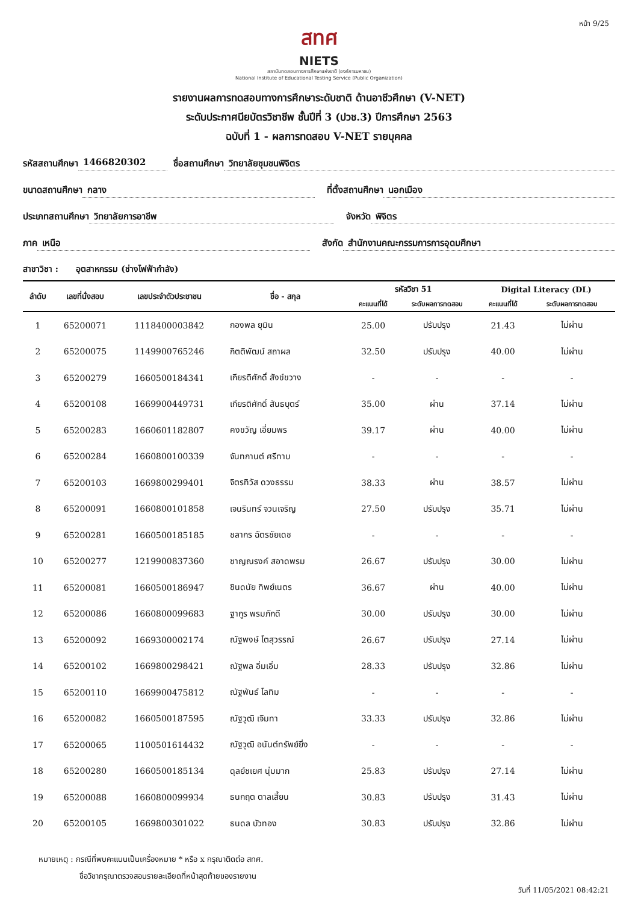หน้า 9/25
สทศ
NIETS
สถาบันทดสอบทางการศึกษาแห่งชาติ (องค์การมหาชน)
National Institute of Educational Testing Service (Public Organization)
รายงานผลการทดสอบทางการศึกษาระดับชาติ ด้านอาชีวศึกษา (V-NET)
ระดับประกาศนียบัตรวิชาชีพ ชั้นปีที่ 3 (ปวช.3) ปีการศึกษา 2563
ฉบับที่ 1 - ผลการทดสอบ V-NET รายบุคคล
รหัสสถานศึกษา 1466820302 ชื่อสถานศึกษา วิทยาลัยชุมชนพิจิตร
ขนาดสถานศึกษา กลาง ที่ตั้งสถานศึกษา นอกเมือง
ประเภทสถานศึกษา วิทยาลัยการอาชีพ จังหวัด พิจิตร
ภาค เหนือ สังกัด สำนักงานคณะกรรมการการอุดมศึกษา
สาขาวิชา : อุตสาหกรรม (ช่างไฟฟ้ากำลัง)
| ลำดับ | เลขที่นั่งสอบ | เลขประจำตัวประชาชน | ชื่อ - สกุล | รหัสวิชา 51 | | Digital Literacy (DL) | |
| --- | --- | --- | --- | --- | --- | --- | --- |
| | | | | คะแนนที่ได้ | ระดับผลการทดสอบ | คะแนนที่ได้ | ระดับผลการทดสอบ |
| 1 | 65200071 | 1118400003842 | กองพล ยุมิน | 25.00 | ปรับปรุง | 21.43 | ไม่ผ่าน |
| 2 | 65200075 | 1149900765246 | กิตติพัฒน์ สถาผล | 32.50 | ปรับปรุง | 40.00 | ไม่ผ่าน |
| 3 | 65200279 | 1660500184341 | เกียรติศักดิ์ สังข์ขวาง | - | - | - | - |
| 4 | 65200108 | 1669900449731 | เกียรติศักดิ์ สันธบุตร์ | 35.00 | ผ่าน | 37.14 | ไม่ผ่าน |
| 5 | 65200283 | 1660601182807 | คงขวัญ เอี่ยมพร | 39.17 | ผ่าน | 40.00 | ไม่ผ่าน |
| 6 | 65200284 | 1660800100339 | จันทกานต์ ศรีทาบ | - | - | - | - |
| 7 | 65200103 | 1669800299401 | จิตรทิวัส ดวงธรรม | 38.33 | ผ่าน | 38.57 | ไม่ผ่าน |
| 8 | 65200091 | 1660800101858 | เจนรินทร์ จวนเจริญ | 27.50 | ปรับปรุง | 35.71 | ไม่ผ่าน |
| 9 | 65200281 | 1660500185185 | ชลากร ฉัตรชัยเดช | - | - | - | - |
| 10 | 65200277 | 1219900837360 | ชาญณรงค์ สอาดพรม | 26.67 | ปรับปรุง | 30.00 | ไม่ผ่าน |
| 11 | 65200081 | 1660500186947 | ชินดนัย ทิพย์เนตร | 36.67 | ผ่าน | 40.00 | ไม่ผ่าน |
| 12 | 65200086 | 1660800099683 | ฐากูร พรมภักดี | 30.00 | ปรับปรุง | 30.00 | ไม่ผ่าน |
| 13 | 65200092 | 1669300002174 | ณัฐพงษ์ โตสุวรรณ์ | 26.67 | ปรับปรุง | 27.14 | ไม่ผ่าน |
| 14 | 65200102 | 1669800298421 | ณัฐพล อิ่มเอิ่ม | 28.33 | ปรับปรุง | 32.86 | ไม่ผ่าน |
| 15 | 65200110 | 1669900475812 | ณัฐพันธ์ โลทิม | - | - | - | - |
| 16 | 65200082 | 1660500187595 | ณัฐวุฒิ เจิมทา | 33.33 | ปรับปรุง | 32.86 | ไม่ผ่าน |
| 17 | 65200065 | 1100501614432 | ณัฐวุฒิ อนันต์ทรัพย์ยิ่ง | - | - | - | - |
| 18 | 65200280 | 1660500185134 | ดุลย์ชเยศ นุ่มมาก | 25.83 | ปรับปรุง | 27.14 | ไม่ผ่าน |
| 19 | 65200088 | 1660800099934 | ธนกฤต ตาลเสี้ยน | 30.83 | ปรับปรุง | 31.43 | ไม่ผ่าน |
| 20 | 65200105 | 1669800301022 | ธนดล บัวทอง | 30.83 | ปรับปรุง | 32.86 | ไม่ผ่าน |
หมายเหตุ : กรณีที่พบคะแนนเป็นเครื่องหมาย * หรือ x กรุณาติดต่อ สทศ.
ชื่อวิชากรุณาตรวจสอบรายละเอียดที่หน้าสุดท้ายของรายงาน
วันที่ 11/05/2021 08:42:21